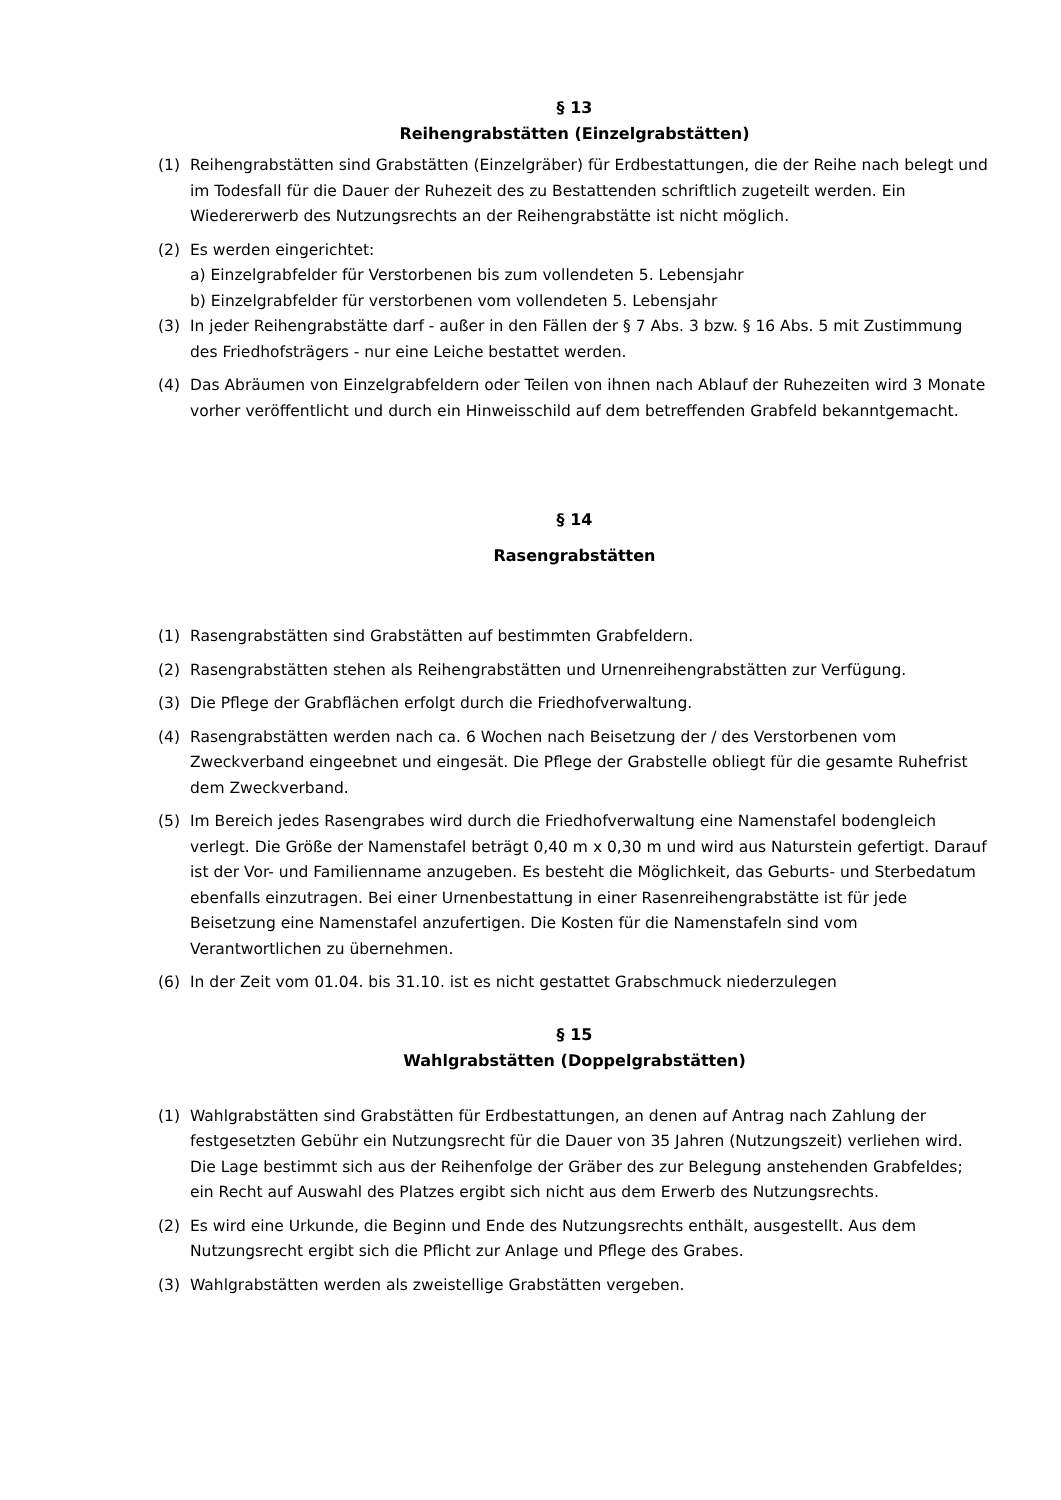§ 13
Reihengrabstätten (Einzelgrabstätten)
(1) Reihengrabstätten sind Grabstätten (Einzelgräber) für Erdbestattungen, die der Reihe nach belegt und im Todesfall für die Dauer der Ruhezeit des zu Bestattenden schriftlich zugeteilt werden. Ein Wiedererwerb des Nutzungsrechts an der Reihengrabstätte ist nicht möglich.
(2) Es werden eingerichtet:
a) Einzelgrabfelder für Verstorbenen bis zum vollendeten 5. Lebensjahr
b) Einzelgrabfelder für verstorbenen vom vollendeten 5. Lebensjahr
(3) In jeder Reihengrabstätte darf - außer in den Fällen der § 7 Abs. 3 bzw. § 16 Abs. 5 mit Zustimmung des Friedhofsträgers - nur eine Leiche bestattet werden.
(4) Das Abräumen von Einzelgrabfeldern oder Teilen von ihnen nach Ablauf der Ruhezeiten wird 3 Monate vorher veröffentlicht und durch ein Hinweisschild auf dem betreffenden Grabfeld bekanntgemacht.
§ 14
Rasengrabstätten
(1) Rasengrabstätten sind Grabstätten auf bestimmten Grabfeldern.
(2) Rasengrabstätten stehen als Reihengrabstätten und Urnenreihengrabstätten zur Verfügung.
(3) Die Pflege der Grabflächen erfolgt durch die Friedhofverwaltung.
(4) Rasengrabstätten werden nach ca. 6 Wochen nach Beisetzung der / des Verstorbenen vom Zweckverband eingeebnet und eingesät. Die Pflege der Grabstelle obliegt für die gesamte Ruhefrist dem Zweckverband.
(5) Im Bereich jedes Rasengrabes wird durch die Friedhofverwaltung eine Namenstafel bodengleich verlegt. Die Größe der Namenstafel beträgt 0,40 m x 0,30 m und wird aus Naturstein gefertigt. Darauf ist der Vor- und Familienname anzugeben. Es besteht die Möglichkeit, das Geburts- und Sterbedatum ebenfalls einzutragen. Bei einer Urnenbestattung in einer Rasenreihengrabstätte ist für jede Beisetzung eine Namenstafel anzufertigen. Die Kosten für die Namenstafeln sind vom Verantwortlichen zu übernehmen.
(6) In der Zeit vom 01.04. bis 31.10. ist es nicht gestattet Grabschmuck niederzulegen
§ 15
Wahlgrabstätten (Doppelgrabstätten)
(1) Wahlgrabstätten sind Grabstätten für Erdbestattungen, an denen auf Antrag nach Zahlung der festgesetzten Gebühr ein Nutzungsrecht für die Dauer von 35 Jahren (Nutzungszeit) verliehen wird. Die Lage bestimmt sich aus der Reihenfolge der Gräber des zur Belegung anstehenden Grabfeldes; ein Recht auf Auswahl des Platzes ergibt sich nicht aus dem Erwerb des Nutzungsrechts.
(2) Es wird eine Urkunde, die Beginn und Ende des Nutzungsrechts enthält, ausgestellt. Aus dem Nutzungsrecht ergibt sich die Pflicht zur Anlage und Pflege des Grabes.
(3) Wahlgrabstätten werden als zweistellige Grabstätten vergeben.